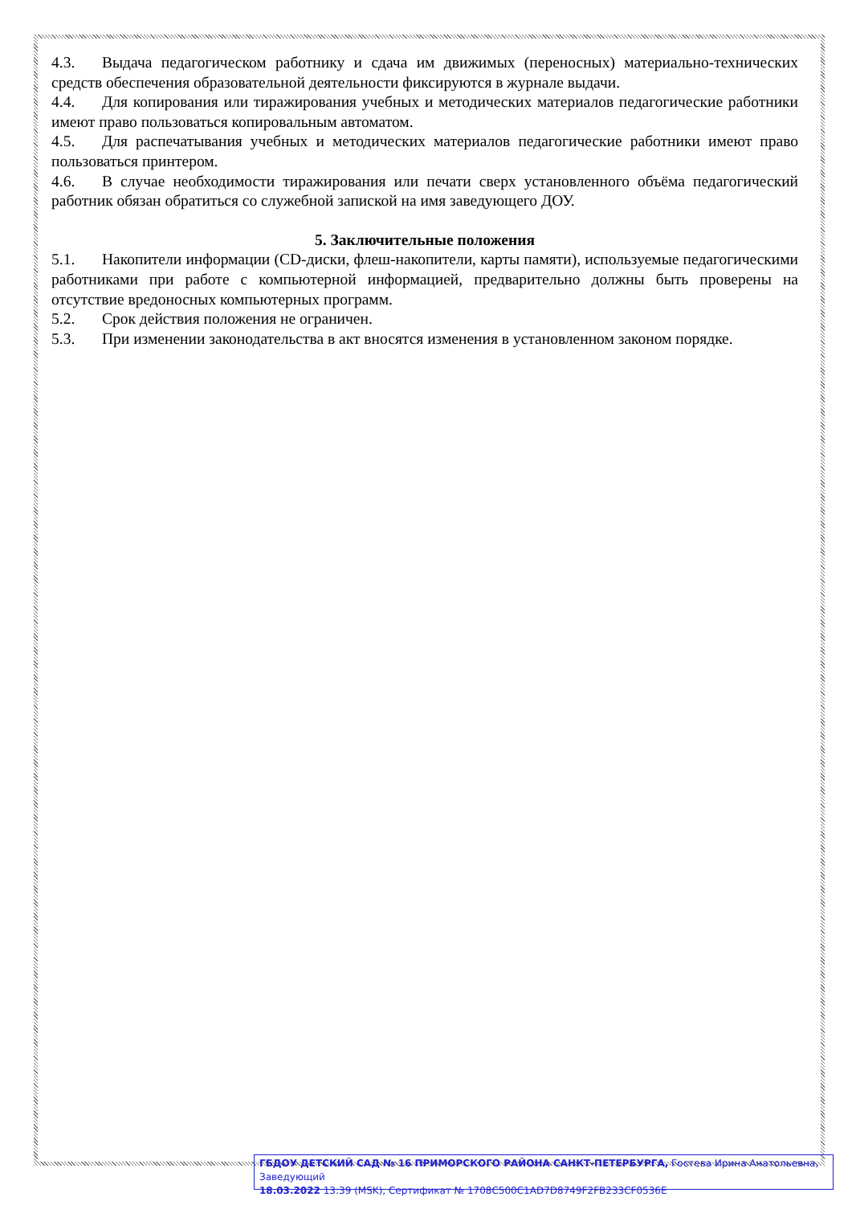4.3. Выдача педагогическом работнику и сдача им движимых (переносных) материально-технических средств обеспечения образовательной деятельности фиксируются в журнале выдачи.
4.4. Для копирования или тиражирования учебных и методических материалов педагогические работники имеют право пользоваться копировальным автоматом.
4.5. Для распечатывания учебных и методических материалов педагогические работники имеют право пользоваться принтером.
4.6. В случае необходимости тиражирования или печати сверх установленного объёма педагогический работник обязан обратиться со служебной запиской на имя заведующего ДОУ.
5. Заключительные положения
5.1. Накопители информации (CD-диски, флеш-накопители, карты памяти), используемые педагогическими работниками при работе с компьютерной информацией, предварительно должны быть проверены на отсутствие вредоносных компьютерных программ.
5.2. Срок действия положения не ограничен.
5.3. При изменении законодательства в акт вносятся изменения в установленном законом порядке.
ГБДОУ ДЕТСКИЙ САД № 16 ПРИМОРСКОГО РАЙОНА САНКТ-ПЕТЕРБУРГА, Гостева Ирина Анатольевна, Заведующий
18.03.2022 13:39 (MSK), Сертификат № 1708C500C1AD7D8749F2FB233CF0536E